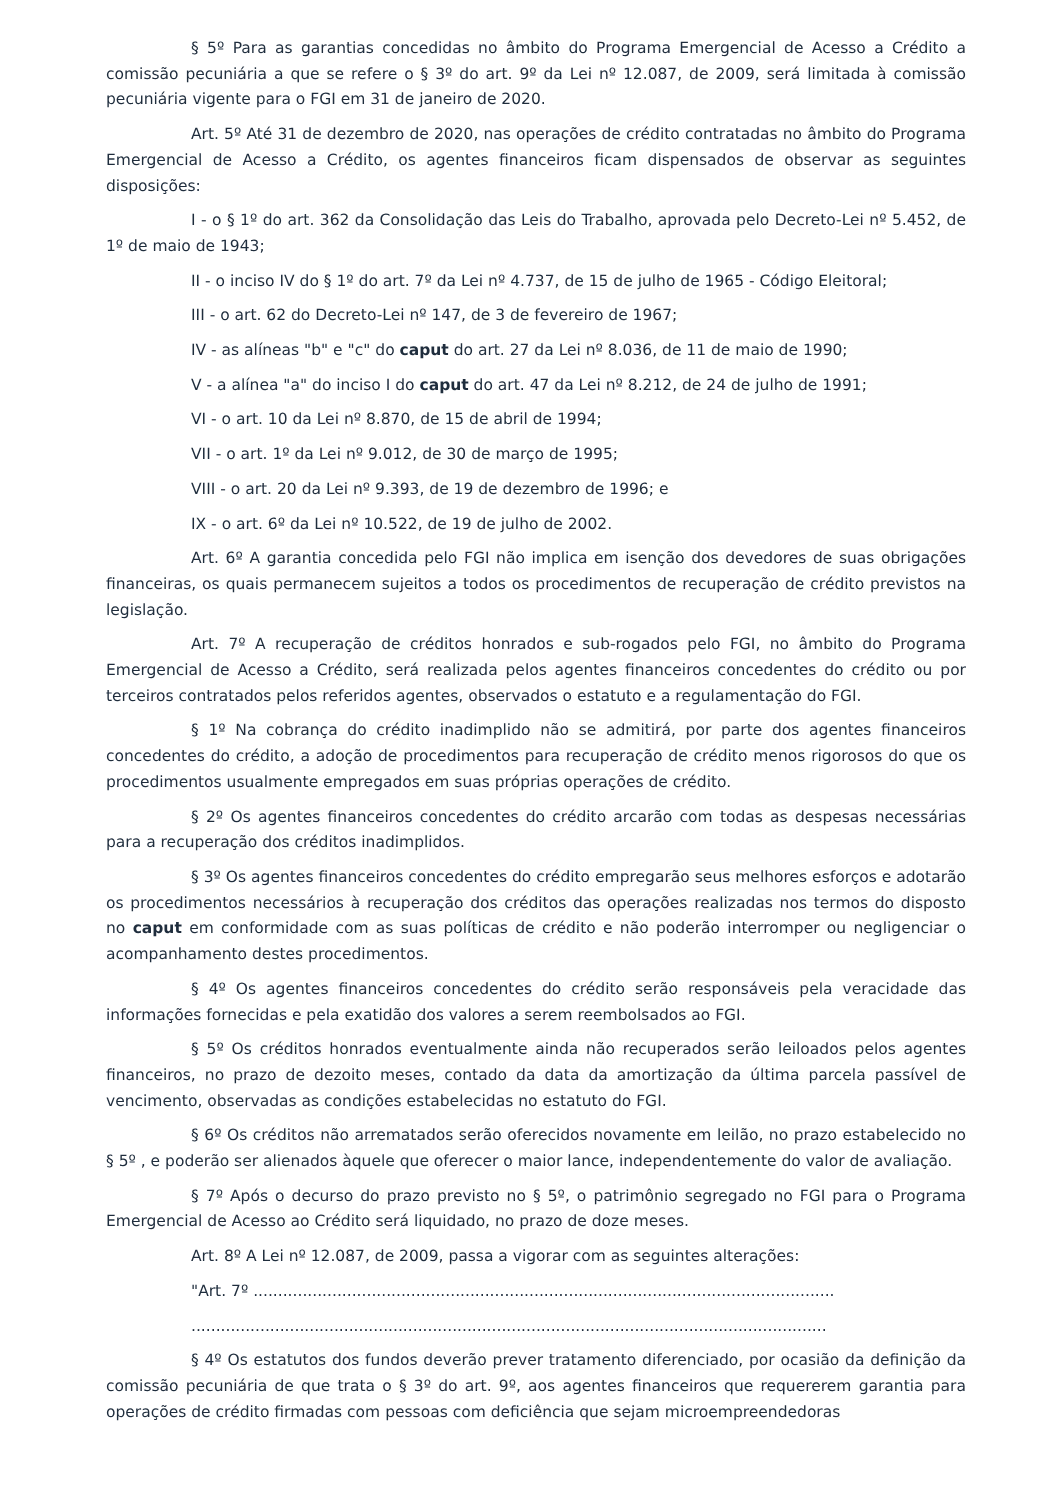§ 5º Para as garantias concedidas no âmbito do Programa Emergencial de Acesso a Crédito a comissão pecuniária a que se refere o § 3º do art. 9º da Lei nº 12.087, de 2009, será limitada à comissão pecuniária vigente para o FGI em 31 de janeiro de 2020.
Art. 5º Até 31 de dezembro de 2020, nas operações de crédito contratadas no âmbito do Programa Emergencial de Acesso a Crédito, os agentes financeiros ficam dispensados de observar as seguintes disposições:
I - o § 1º do art. 362 da Consolidação das Leis do Trabalho, aprovada pelo Decreto-Lei nº 5.452, de 1º de maio de 1943;
II - o inciso IV do § 1º do art. 7º da Lei nº 4.737, de 15 de julho de 1965 - Código Eleitoral;
III - o art. 62 do Decreto-Lei nº 147, de 3 de fevereiro de 1967;
IV - as alíneas "b" e "c" do caput do art. 27 da Lei nº 8.036, de 11 de maio de 1990;
V - a alínea "a" do inciso I do caput do art. 47 da Lei nº 8.212, de 24 de julho de 1991;
VI - o art. 10 da Lei nº 8.870, de 15 de abril de 1994;
VII - o art. 1º da Lei nº 9.012, de 30 de março de 1995;
VIII - o art. 20 da Lei nº 9.393, de 19 de dezembro de 1996; e
IX - o art. 6º da Lei nº 10.522, de 19 de julho de 2002.
Art. 6º A garantia concedida pelo FGI não implica em isenção dos devedores de suas obrigações financeiras, os quais permanecem sujeitos a todos os procedimentos de recuperação de crédito previstos na legislação.
Art. 7º A recuperação de créditos honrados e sub-rogados pelo FGI, no âmbito do Programa Emergencial de Acesso a Crédito, será realizada pelos agentes financeiros concedentes do crédito ou por terceiros contratados pelos referidos agentes, observados o estatuto e a regulamentação do FGI.
§ 1º Na cobrança do crédito inadimplido não se admitirá, por parte dos agentes financeiros concedentes do crédito, a adoção de procedimentos para recuperação de crédito menos rigorosos do que os procedimentos usualmente empregados em suas próprias operações de crédito.
§ 2º Os agentes financeiros concedentes do crédito arcarão com todas as despesas necessárias para a recuperação dos créditos inadimplidos.
§ 3º Os agentes financeiros concedentes do crédito empregarão seus melhores esforços e adotarão os procedimentos necessários à recuperação dos créditos das operações realizadas nos termos do disposto no caput em conformidade com as suas políticas de crédito e não poderão interromper ou negligenciar o acompanhamento destes procedimentos.
§ 4º Os agentes financeiros concedentes do crédito serão responsáveis pela veracidade das informações fornecidas e pela exatidão dos valores a serem reembolsados ao FGI.
§ 5º Os créditos honrados eventualmente ainda não recuperados serão leiloados pelos agentes financeiros, no prazo de dezoito meses, contado da data da amortização da última parcela passível de vencimento, observadas as condições estabelecidas no estatuto do FGI.
§ 6º Os créditos não arrematados serão oferecidos novamente em leilão, no prazo estabelecido no § 5º , e poderão ser alienados àquele que oferecer o maior lance, independentemente do valor de avaliação.
§ 7º Após o decurso do prazo previsto no § 5º, o patrimônio segregado no FGI para o Programa Emergencial de Acesso ao Crédito será liquidado, no prazo de doze meses.
Art. 8º A Lei nº 12.087, de 2009, passa a vigorar com as seguintes alterações:
"Art. 7º ......................................................................................................................
.................................................................................................................................
§ 4º Os estatutos dos fundos deverão prever tratamento diferenciado, por ocasião da definição da comissão pecuniária de que trata o § 3º do art. 9º, aos agentes financeiros que requererem garantia para operações de crédito firmadas com pessoas com deficiência que sejam microempreendedoras